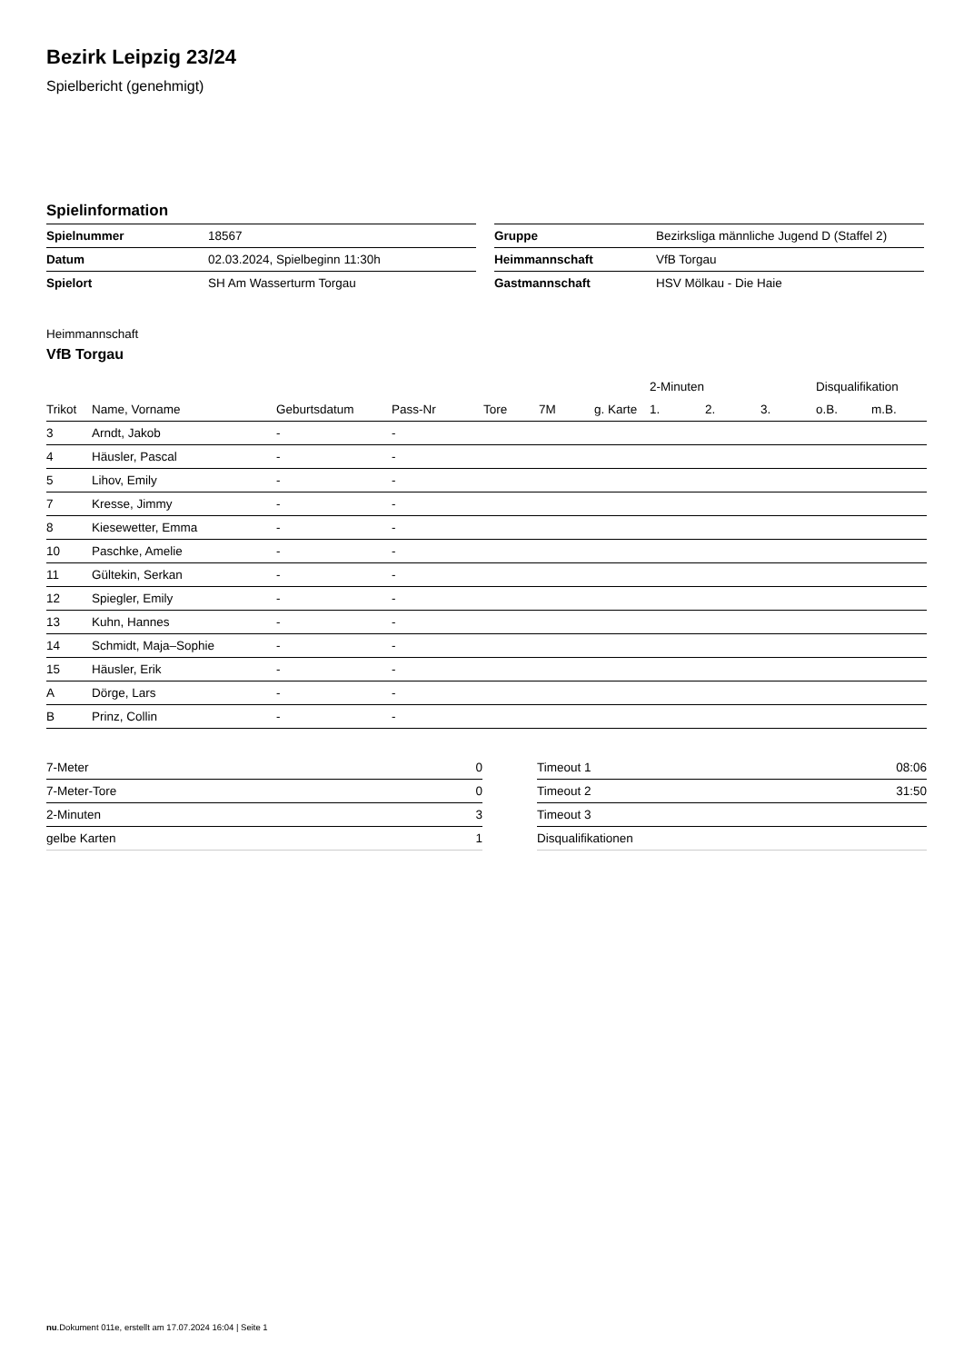Bezirk Leipzig 23/24
Spielbericht (genehmigt)
Spielinformation
| Spielnummer | 18567 |
| Datum | 02.03.2024, Spielbeginn 11:30h |
| Spielort | SH Am Wasserturm Torgau |
| Gruppe | Bezirksliga männliche Jugend D (Staffel 2) |
| Heimmannschaft | VfB Torgau |
| Gastmannschaft | HSV Mölkau - Die Haie |
Heimmannschaft
VfB Torgau
| | | | | | | | 2-Minuten | | | Disqualifikation | |
| --- | --- | --- | --- | --- | --- | --- | --- | --- | --- | --- | --- |
| Trikot | Name, Vorname | Geburtsdatum | Pass-Nr | Tore | 7M | g. Karte | 1. | 2. | 3. | o.B. | m.B. |
| 3 | Arndt, Jakob | - | - | | | | | | | | |
| 4 | Häusler, Pascal | - | - | | | | | | | | |
| 5 | Lihov, Emily | - | - | | | | | | | | |
| 7 | Kresse, Jimmy | - | - | | | | | | | | |
| 8 | Kiesewetter, Emma | - | - | | | | | | | | |
| 10 | Paschke, Amelie | - | - | | | | | | | | |
| 11 | Gültekin, Serkan | - | - | | | | | | | | |
| 12 | Spiegler, Emily | - | - | | | | | | | | |
| 13 | Kuhn, Hannes | - | - | | | | | | | | |
| 14 | Schmidt, Maja–Sophie | - | - | | | | | | | | |
| 15 | Häusler, Erik | - | - | | | | | | | | |
| A | Dörge, Lars | - | - | | | | | | | | |
| B | Prinz, Collin | - | - | | | | | | | | |
| 7-Meter | 0 |
| 7-Meter-Tore | 0 |
| 2-Minuten | 3 |
| gelbe Karten | 1 |
| Timeout 1 | 08:06 |
| Timeout 2 | 31:50 |
| Timeout 3 | |
| Disqualifikationen | |
nu.Dokument 011e, erstellt am 17.07.2024 16:04 | Seite 1